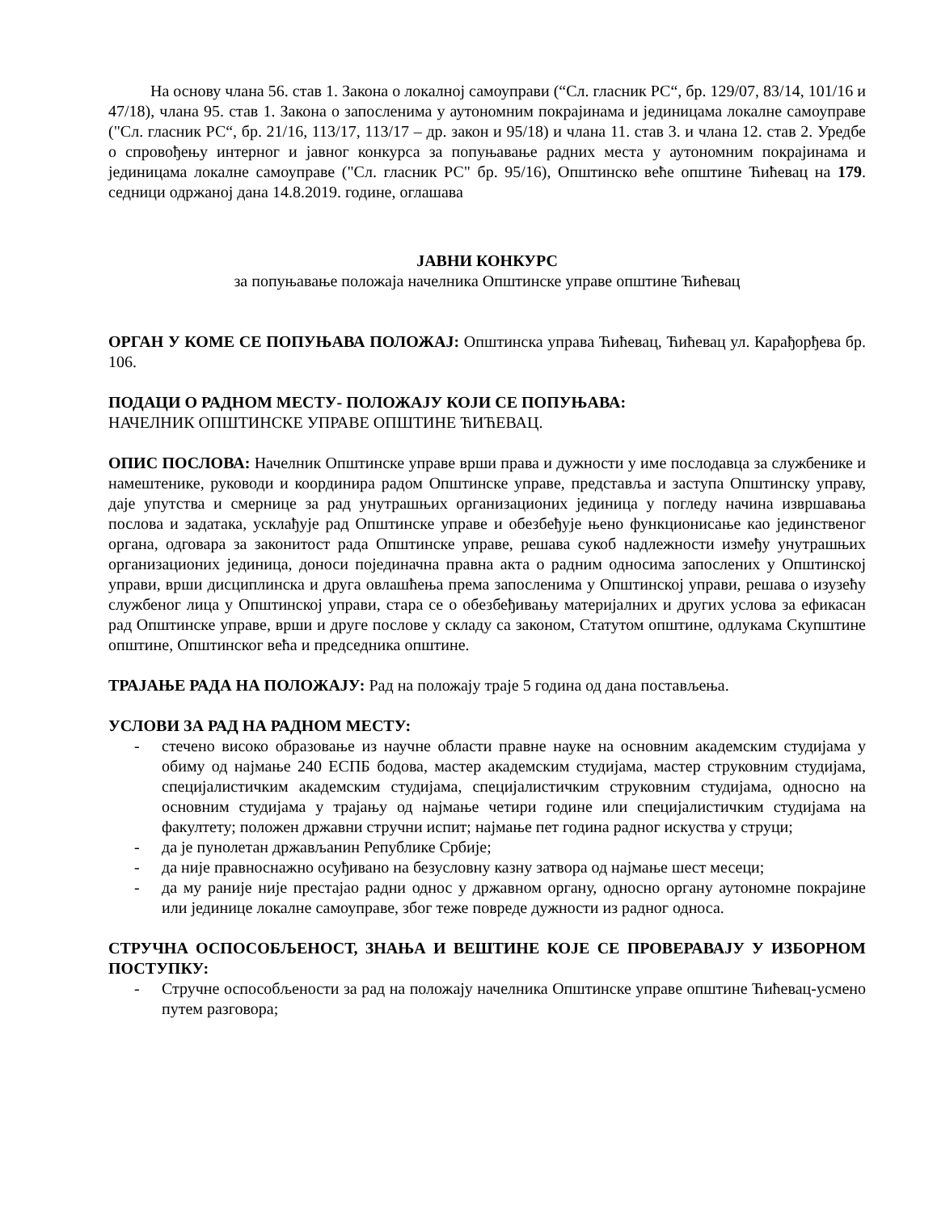На основу члана 56. став 1. Закона о локалној самоуправи (“Сл. гласник РС“, бр. 129/07, 83/14, 101/16 и 47/18), члана 95. став 1. Закона о запосленима у аутономним покрајинама и јединицама локалне самоуправе ("Сл. гласник РС“, бр. 21/16, 113/17, 113/17 – др. закон и 95/18) и члана 11. став 3. и члана 12. став 2. Уредбе о спровођењу интерног и јавног конкурса за попуњавање радних места у аутономним покрајинама и јединицама локалне самоуправе ("Сл. гласник РС" бр. 95/16), Општинско веће општине Ћићевац на 179. седници одржаној дана 14.8.2019. године, оглашава
ЈАВНИ КОНКУРС
за попуњавање положаја начелника Општинске управе општине Ћићевац
ОРГАН У КОМЕ СЕ ПОПУЊАВА ПОЛОЖАЈ: Општинска управа Ћићевац, Ћићевац ул. Карађорђева бр. 106.
ПОДАЦИ О РАДНОМ МЕСТУ- ПОЛОЖАЈУ КОЈИ СЕ ПОПУЊАВА:
НАЧЕЛНИК ОПШТИНСКЕ УПРАВЕ ОПШТИНЕ ЋИЋЕВАЦ.
ОПИС ПОСЛОВА: Начелник Општинске управе врши права и дужности у име послодавца за службенике и намештенике, руководи и координира радом Општинске управе, представља и заступа Општинску управу, даје упутства и смернице за рад унутрашњих организационих јединица у погледу начина извршавања послова и задатака, усклађује рад Општинске управе и обезбеђује њено функционисање као јединственог органа, одговара за законитост рада Општинске управе, решава сукоб надлежности између унутрашњих организационих јединица, доноси појединачна правна акта о радним односима запослених у Општинској управи, врши дисциплинска и друга овлашћења према запосленима у Општинској управи, решава о изузећу службеног лица у Општинској управи, стара се о обезбеђивању материјалних и других услова за ефикасан рад Општинске управе, врши и друге послове у складу са законом, Статутом општине, одлукама Скупштине општине, Општинског већа и председника општине.
ТРАЈАЊЕ РАДА НА ПОЛОЖАЈУ: Рад на положају траје 5 година од дана постављења.
УСЛОВИ ЗА РАД НА РАДНОМ МЕСТУ:
- стечено високо образовање из научне области правне науке на основним академским студијама у обиму од најмање 240 ЕСПБ бодова, мастер академским студијама, мастер струковним студијама, специјалистичким академским студијама, специјалистичким струковним студијама, односно на основним студијама у трајању од најмање четири године или специјалистичким студијама на факултету; положен државни стручни испит; најмање пет година радног искуства у струци;
- да је пунолетан држављанин Републике Србије;
- да није правноснажно осуђивано на безусловну казну затвора од најмање шест месеци;
- да му раније није престајао радни однос у државном органу, односно органу аутономне покрајине или јединице локалне самоуправе, због теже повреде дужности из радног односа.
СТРУЧНА ОСПОСОБЉЕНОСТ, ЗНАЊА И ВЕШТИНЕ КОЈЕ СЕ ПРОВЕРАВАЈУ У ИЗБОРНОМ ПОСТУПКУ:
- Стручне оспособљености за рад на положају начелника Општинске управе општине Ћићевац-усмено путем разговора;